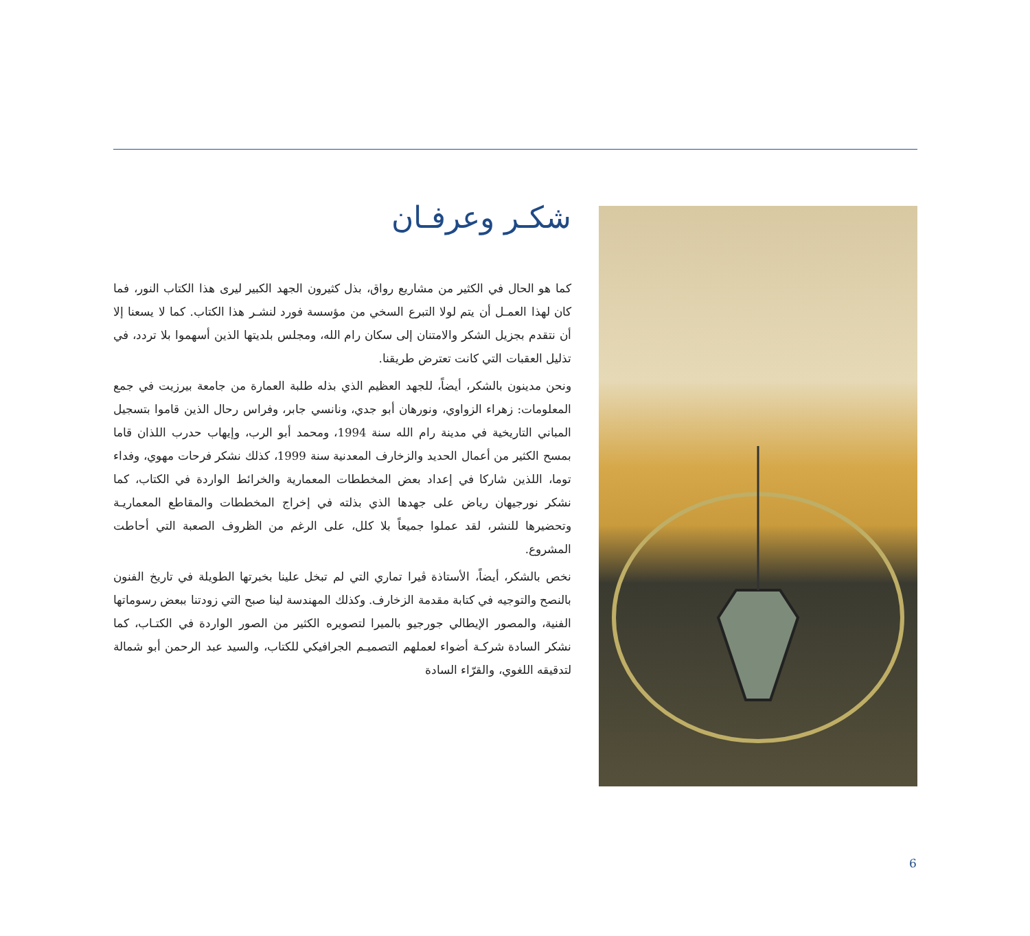شكـر وعرفـان
كما هو الحال في الكثير من مشاريع رواق، بذل كثيرون الجهد الكبير ليرى هذا الكتاب النور، فما كان لهذا العمـل أن يتم لولا التبرع السخي من مؤسسة فورد لنشـر هذا الكتاب. كما لا يسعنا إلا أن نتقدم بجزيل الشكر والامتنان إلى سكان رام الله، ومجلس بلديتها الذين أسهموا بلا تردد، في تذليل العقبات التي كانت تعترض طريقنا.
ونحن مدينون بالشكر، أيضاً، للجهد العظيم الذي بذله طلبة العمارة من جامعة بيرزيت في جمع المعلومات: زهراء الزواوي، ونورهان أبو جدي، ونانسي جابر، وفراس رحال الذين قاموا بتسجيل المباني التاريخية في مدينة رام الله سنة 1994، ومحمد أبو الرب، وإيهاب حدرب اللذان قاما بمسح الكثير من أعمال الحديد والزخارف المعدنية سنة 1999، كذلك نشكر فرحات مهوي، وفداء توما، اللذين شاركا في إعداد بعض المخططات المعمارية والخرائط الواردة في الكتاب، كما نشكر نورجيهان رياض على جهدها الذي بذلته في إخراج المخططات والمقاطع المعماريـة وتحضيرها للنشر، لقد عملوا جميعاً بلا كلل، على الرغم من الظروف الصعبة التي أحاطت المشروع.
نخص بالشكر، أيضاً، الأستاذة ڤيرا تماري التي لم تبخل علينا بخبرتها الطويلة في تاريخ الفنون بالنصح والتوجيه في كتابة مقدمة الزخارف. وكذلك المهندسة لينا صبح التي زودتنا ببعض رسوماتها الفنية، والمصور الإيطالي جورجيو بالميرا لتصويره الكثير من الصور الواردة في الكتـاب، كما نشكر السادة شركـة أضواء لعملهم التصميـم الجرافيكي للكتاب، والسيد عبد الرحمن أبو شمالة لتدقيقه اللغوي، والقرّاء السادة
6